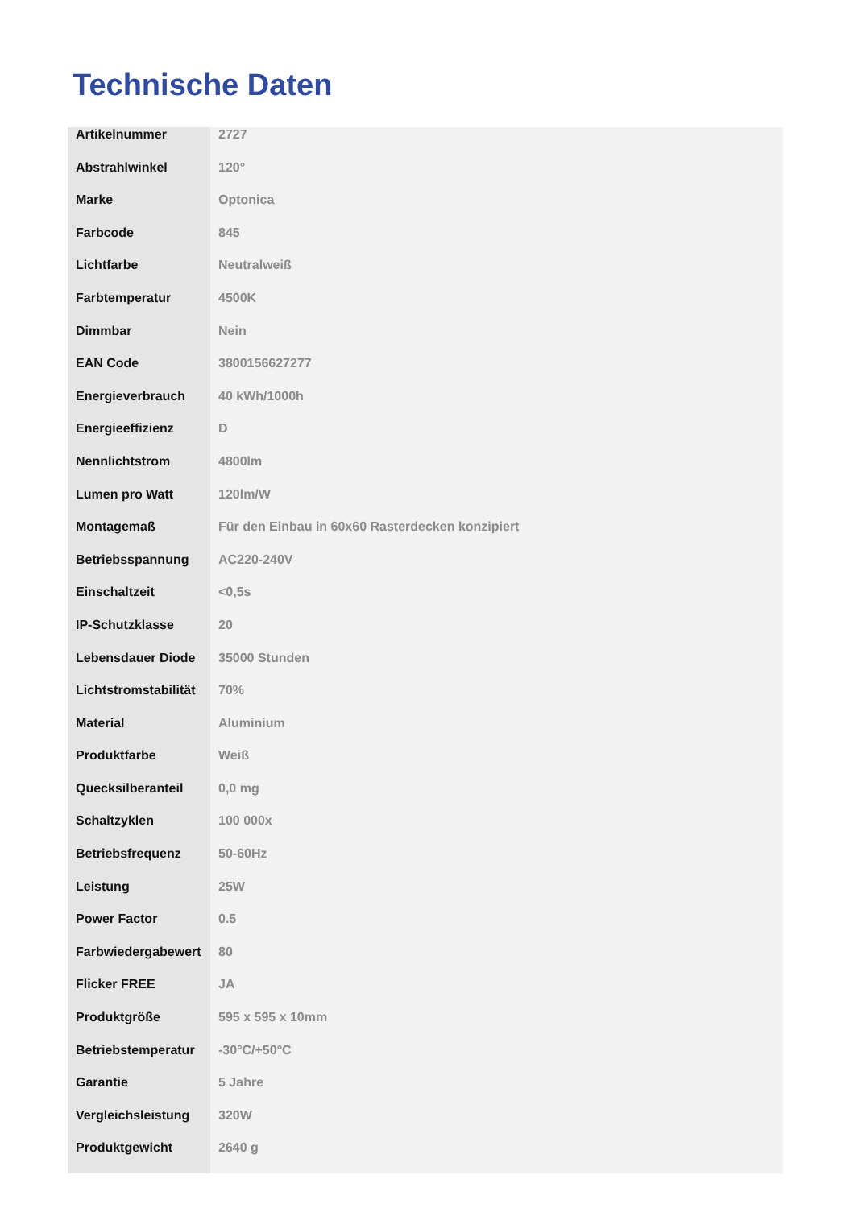Technische Daten
| Artikelnummer | 2727 |
| Abstrahlwinkel | 120° |
| Marke | Optonica |
| Farbcode | 845 |
| Lichtfarbe | Neutralweiß |
| Farbtemperatur | 4500K |
| Dimmbar | Nein |
| EAN Code | 3800156627277 |
| Energieverbrauch | 40 kWh/1000h |
| Energieeffizienz | D |
| Nennlichtstrom | 4800lm |
| Lumen pro Watt | 120lm/W |
| Montagemaß | Für den Einbau in 60x60 Rasterdecken konzipiert |
| Betriebsspannung | AC220-240V |
| Einschaltzeit | <0,5s |
| IP-Schutzklasse | 20 |
| Lebensdauer Diode | 35000 Stunden |
| Lichtstromstabilität | 70% |
| Material | Aluminium |
| Produktfarbe | Weiß |
| Quecksilberanteil | 0,0 mg |
| Schaltzyklen | 100 000x |
| Betriebsfrequenz | 50-60Hz |
| Leistung | 25W |
| Power Factor | 0.5 |
| Farbwiedergabewert | 80 |
| Flicker FREE | JA |
| Produktgröße | 595 x 595 x 10mm |
| Betriebstemperatur | -30°C/+50°C |
| Garantie | 5 Jahre |
| Vergleichsleistung | 320W |
| Produktgewicht | 2640 g |